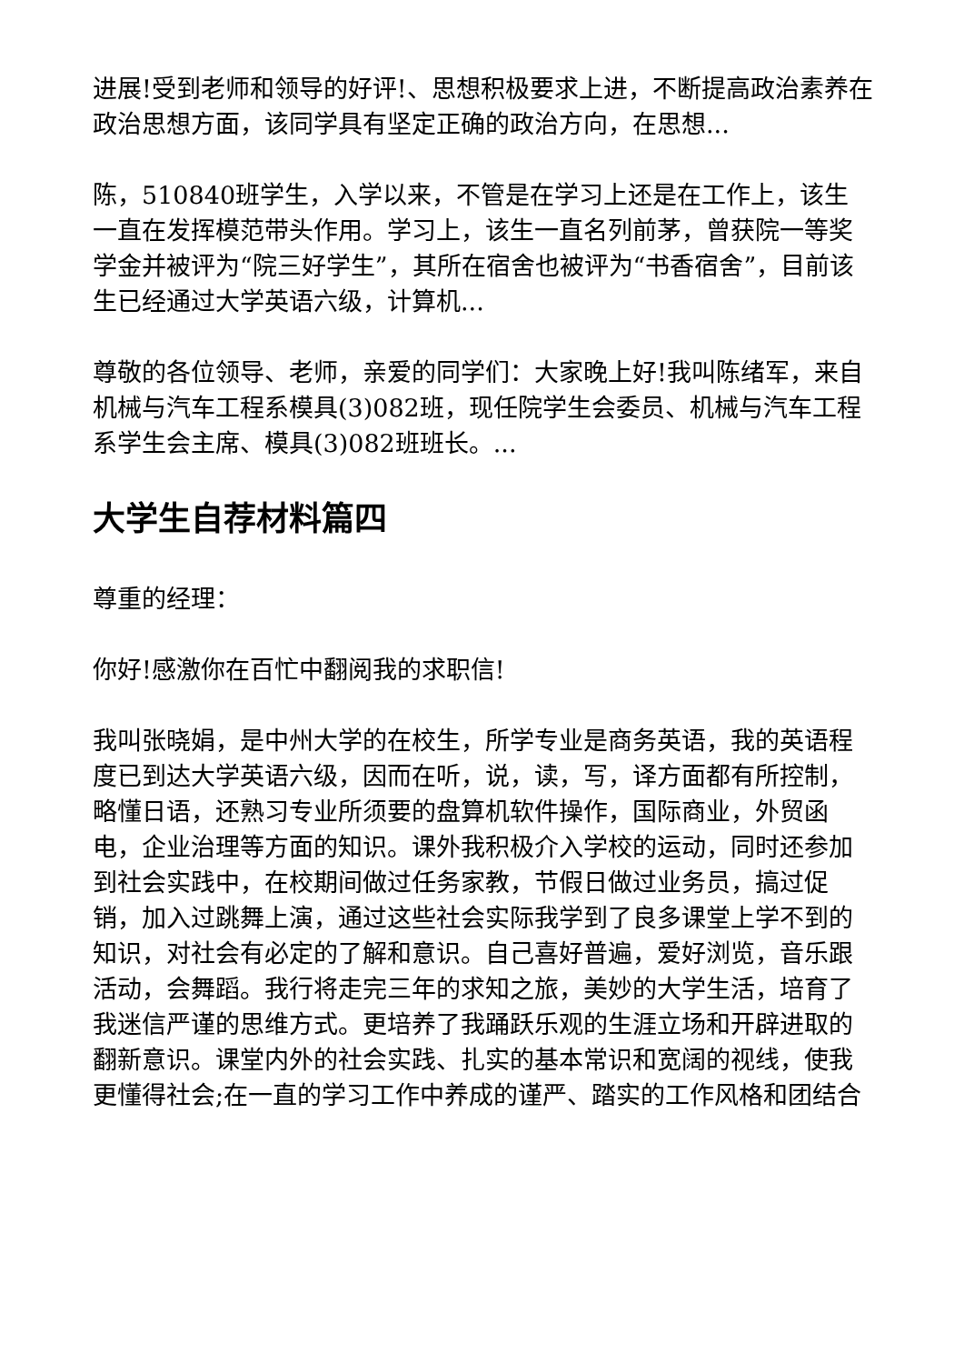进展!受到老师和领导的好评!、思想积极要求上进，不断提高政治素养在政治思想方面，该同学具有坚定正确的政治方向，在思想...
陈，510840班学生，入学以来，不管是在学习上还是在工作上，该生一直在发挥模范带头作用。学习上，该生一直名列前茅，曾获院一等奖学金并被评为“院三好学生”，其所在宿舍也被评为“书香宿舍”，目前该生已经通过大学英语六级，计算机...
尊敬的各位领导、老师，亲爱的同学们：大家晚上好!我叫陈绪军，来自机械与汽车工程系模具(3)082班，现任院学生会委员、机械与汽车工程系学生会主席、模具(3)082班班长。...
大学生自荐材料篇四
尊重的经理：
你好!感激你在百忙中翻阅我的求职信!
我叫张晓娟，是中州大学的在校生，所学专业是商务英语，我的英语程度已到达大学英语六级，因而在听，说，读，写，译方面都有所控制，略懂日语，还熟习专业所须要的盘算机软件操作，国际商业，外贸函电，企业治理等方面的知识。课外我积极介入学校的运动，同时还参加到社会实践中，在校期间做过任务家教，节假日做过业务员，搞过促销，加入过跳舞上演，通过这些社会实际我学到了良多课堂上学不到的知识，对社会有必定的了解和意识。自己喜好普遍，爱好浏览，音乐跟活动，会舞蹈。我行将走完三年的求知之旅，美妙的大学生活，培育了我迷信严谨的思维方式。更培养了我踊跃乐观的生涯立场和开辟进取的翻新意识。课堂内外的社会实践、扎实的基本常识和宽阔的视线，使我更懂得社会;在一直的学习工作中养成的谨严、踏实的工作风格和团结合